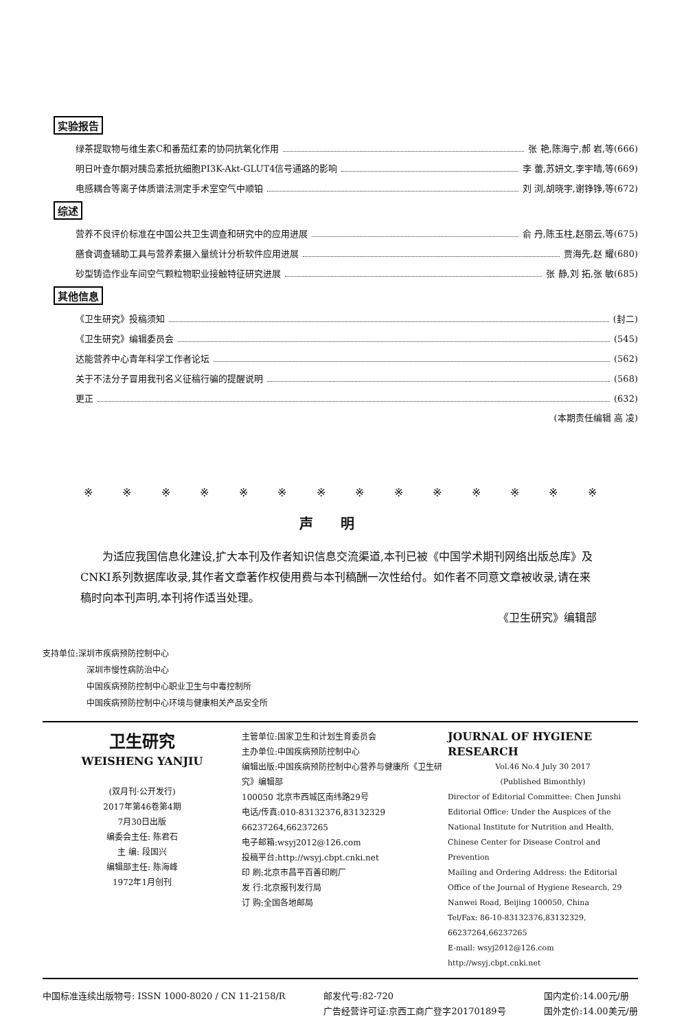实验报告
绿茶提取物与维生素C和番茄红素的协同抗氧化作用 张 艳,陈海宁,郝 岩,等(666)
明日叶查尔酮对胰岛素抵抗细胞PI3K-Akt-GLUT4信号通路的影响 李 蕾,苏妍文,李宇晴,等(669)
电感耦合等离子体质谱法测定手术室空气中顺铂 刘 浏,胡晓宇,谢铮铮,等(672)
综述
营养不良评价标准在中国公共卫生调查和研究中的应用进展 俞 丹,陈玉柱,赵丽云,等(675)
膳食调查辅助工具与营养素摄入量统计分析软件应用进展 贾海先,赵 耀(680)
砂型铸造作业车间空气颗粒物职业接触特征研究进展 张 静,刘 拓,张 敏(685)
其他信息
《卫生研究》投稿须知 (封二)
《卫生研究》编辑委员会 (545)
达能营养中心青年科学工作者论坛 (562)
关于不法分子冒用我刊名义征稿行骗的提醒说明 (568)
更正 (632)
(本期责任编辑 高 凌)
※ ※ ※ ※ ※ ※ ※ ※ ※ ※ ※ ※ ※ ※
声明
为适应我国信息化建设,扩大本刊及作者知识信息交流渠道,本刊已被《中国学术期刊网络出版总库》及CNKI系列数据库收录,其作者文章著作权使用费与本刊稿酬一次性给付。如作者不同意文章被收录,请在来稿时向本刊声明,本刊将作适当处理。
《卫生研究》编辑部
支持单位:深圳市疾病预防控制中心
深圳市慢性病防治中心
中国疾病预防控制中心职业卫生与中毒控制所
中国疾病预防控制中心环境与健康相关产品安全所
卫生研究
WEISHENG YANJIU
(双月刊·公开发行)
2017年第46卷第4期
7月30日出版
编委会主任: 陈君石
主 编: 段国兴
编辑部主任: 陈海峰
1972年1月创刊
主管单位:国家卫生和计划生育委员会
主办单位:中国疾病预防控制中心
编辑出版:中国疾病预防控制中心营养与健康所《卫生研究》编辑部
100050 北京市西城区南纬路29号
电话/传真:010-83132376,83132329
66237264,66237265
电子邮箱:wsyj2012@126.com
投稿平台:http://wsyj.cbpt.cnki.net
印 刷:北京市昌平百善印刷厂
发 行:北京报刊发行局
订 购:全国各地邮局
JOURNAL OF HYGIENE RESEARCH
Vol.46 No.4 July 30 2017
(Published Bimonthly)
Director of Editorial Committee: Chen Junshi
Editorial Office: Under the Auspices of the National Institute for Nutrition and Health, Chinese Center for Disease Control and Prevention
Mailing and Ordering Address: the Editorial Office of the Journal of Hygiene Research, 29 Nanwei Road, Beijing 100050, China
Tel/Fax: 86-10-83132376,83132329, 66237264,66237265
E-mail: wsyj2012@126.com
http://wsyj.cbpt.cnki.net
中国标准连续出版物号: ISSN 1000-8020 / CN 11-2158/R
邮发代号:82-720
广告经营许可证:京西工商广登字20170189号
国内定价:14.00元/册
国外定价:14.00美元/册